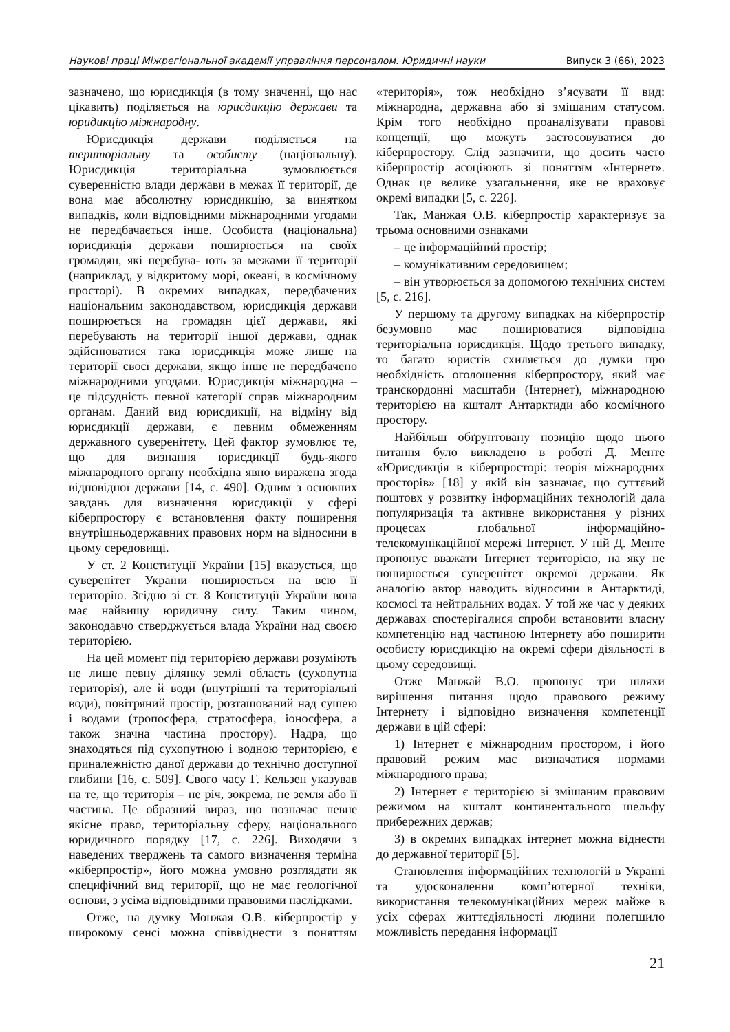Наукові праці Міжрегіональної академії управління персоналом. Юридичні науки Випуск 3 (66), 2023
зазначено, що юрисдикція (в тому значенні, що нас цікавить) поділяється на юрисдикцію держави та юридикцію міжнародну.
Юрисдикція держави поділяється на територіальну та особисту (національну). Юрисдикція територіальна зумовлюється суверенністю влади держави в межах її території, де вона має абсолютну юрисдикцію, за винятком випадків, коли відповідними міжнародними угодами не передбачається інше. Особиста (національна) юрисдикція держави поширюється на своїх громадян, які перебува- ють за межами її території (наприклад, у відкритому морі, океані, в космічному просторі). В окремих випадках, передбачених національним законодавством, юрисдикція держави поширюється на громадян цієї держави, які перебувають на території іншої держави, однак здійснюватися така юрисдикція може лише на території своєї держави, якщо інше не передбачено міжнародними угодами. Юрисдикція міжнародна – це підсудність певної категорії справ міжнародним органам. Даний вид юрисдикції, на відміну від юрисдикції держави, є певним обмеженням державного суверенітету. Цей фактор зумовлює те, що для визнання юрисдикції будь-якого міжнародного органу необхідна явно виражена згода відповідної держави [14, с. 490]. Одним з основних завдань для визначення юрисдикції у сфері кіберпростору є встановлення факту поширення внутрішньодержавних правових норм на відносини в цьому середовищі.
У ст. 2 Конституції України [15] вказується, що суверенітет України поширюється на всю її територію. Згідно зі ст. 8 Конституції України вона має найвищу юридичну силу. Таким чином, законодавчо стверджується влада України над своєю територією.
На цей момент під територією держави розуміють не лише певну ділянку землі область (сухопутна територія), але й води (внутрішні та територіальні води), повітряний простір, розташований над сушею і водами (тропосфера, стратосфера, іоносфера, а також значна частина простору). Надра, що знаходяться під сухопутною і водною територією, є приналежністю даної держави до технічно доступної глибини [16, с. 509]. Свого часу Г. Кельзен указував на те, що територія – не річ, зокрема, не земля або її частина. Це образний вираз, що позначає певне якісне право, територіальну сферу, національного юридичного порядку [17, с. 226]. Виходячи з наведених тверджень та самого визначення терміна «кіберпростір», його можна умовно розглядати як специфічний вид території, що не має геологічної основи, з усіма відповідними правовими наслідками.
Отже, на думку Монжая О.В. кіберпростір у широкому сенсі можна співвіднести з поняттям «територія», тож необхідно з’ясувати її вид: міжнародна, державна або зі змішаним статусом. Крім того необхідно проаналізувати правові концепції, що можуть застосовуватися до кіберпростору. Слід зазначити, що досить часто кіберпростір асоціюють зі поняттям «Інтернет». Однак це велике узагальнення, яке не враховує окремі випадки [5, с. 226].
Так, Манжая О.В. кіберпростір характеризує за трьома основними ознаками
– це інформаційний простір;
– комунікативним середовищем;
– він утворюється за допомогою технічних систем [5, с. 216].
У першому та другому випадках на кіберпростір безумовно має поширюватися відповідна територіальна юрисдикція. Щодо третього випадку, то багато юристів схиляється до думки про необхідність оголошення кіберпростору, який має транскордонні масштаби (Інтернет), міжнародною територією на кшталт Антарктиди або космічного простору.
Найбільш обґрунтовану позицію щодо цього питання було викладено в роботі Д. Менте «Юрисдикція в кіберпросторі: теорія міжнародних просторів» [18] у якій він зазначає, що суттєвий поштовх у розвитку інформаційних технологій дала популяризація та активне використання у різних процесах глобальної інформаційно-телекомунікаційної мережі Інтернет. У ній Д. Менте пропонує вважати Інтернет територією, на яку не поширюється суверенітет окремої держави. Як аналогію автор наводить відносини в Антарктиді, космосі та нейтральних водах. У той же час у деяких державах спостерігалися спроби встановити власну компетенцію над частиною Інтернету або поширити особисту юрисдикцію на окремі сфери діяльності в цьому середовищі.
Отже Манжай В.О. пропонує три шляхи вирішення питання щодо правового режиму Інтернету і відповідно визначення компетенції держави в цій сфері:
1) Інтернет є міжнародним простором, і його правовий режим має визначатися нормами міжнародного права;
2) Інтернет є територією зі змішаним правовим режимом на кшталт континентального шельфу прибережних держав;
3) в окремих випадках інтернет можна віднести до державної території [5].
Становлення інформаційних технологій в Україні та удосконалення комп’ютерної техніки, використання телекомунікаційних мереж майже в усіх сферах життєдіяльності людини полегшило можливість передання інформації
21